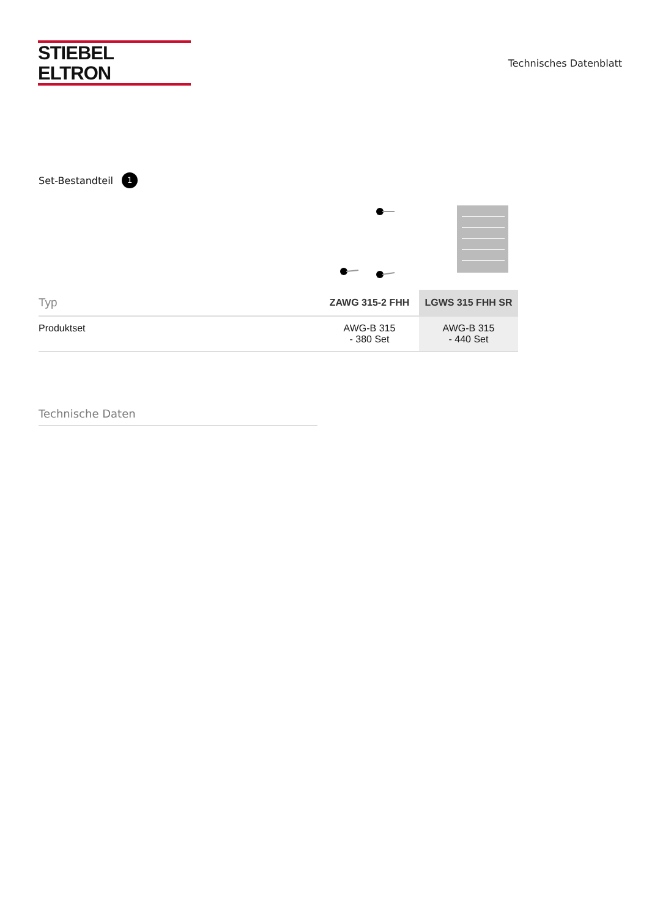STIEBEL ELTRON
Technisches Datenblatt
Set-Bestandteil 1
| Typ | ZAWG 315-2 FHH | LGWS 315 FHH SR |
| --- | --- | --- |
| Produktset | AWG-B 315 - 380 Set | AWG-B 315 - 440 Set |
Technische Daten